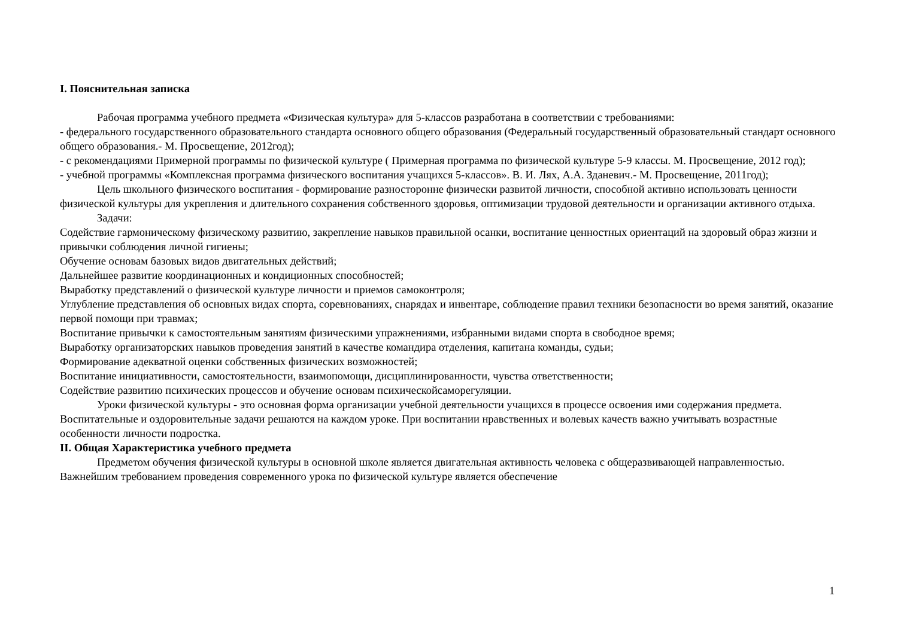I. Пояснительная записка
Рабочая программа учебного предмета «Физическая культура» для 5-классов разработана в соответствии с требованиями:
- федерального государственного образовательного стандарта основного общего образования (Федеральный государственный образовательный стандарт основного общего образования.- М. Просвещение, 2012год);
- с рекомендациями Примерной программы по физической культуре ( Примерная программа по физической культуре 5-9 классы. М. Просвещение, 2012 год);
- учебной программы «Комплексная программа физического воспитания учащихся 5-классов». В. И. Лях, А.А. Зданевич.- М. Просвещение, 2011год);
Цель школьного физического воспитания - формирование разносторонне физически развитой личности, способной активно использовать ценности физической культуры для укрепления и длительного сохранения собственного здоровья, оптимизации трудовой деятельности и организации активного отдыха.
Задачи:
Содействие гармоническому физическому развитию, закрепление навыков правильной осанки, воспитание ценностных ориентаций на здоровый образ жизни и привычки соблюдения личной гигиены;
Обучение основам базовых видов двигательных действий;
Дальнейшее развитие координационных и кондиционных способностей;
Выработку представлений о физической культуре личности и приемов самоконтроля;
Углубление представления об основных видах спорта, соревнованиях, снарядах и инвентаре, соблюдение правил техники безопасности во время занятий, оказание первой помощи при травмах;
Воспитание привычки к самостоятельным занятиям физическими упражнениями, избранными видами спорта в свободное время;
Выработку организаторских навыков проведения занятий в качестве командира отделения, капитана команды, судьи;
Формирование адекватной оценки собственных физических возможностей;
Воспитание инициативности, самостоятельности, взаимопомощи, дисциплинированности, чувства ответственности;
Содействие развитию психических процессов и обучение основам психическойсаморегуляции.
Уроки физической культуры - это основная форма организации учебной деятельности учащихся в процессе освоения ими содержания предмета. Воспитательные и оздоровительные задачи решаются на каждом уроке. При воспитании нравственных и волевых качеств важно учитывать возрастные особенности личности подростка.
II. Общая Характеристика учебного предмета
Предметом обучения физической культуры в основной школе является двигательная активность человека с общеразвивающей направленностью. Важнейшим требованием проведения современного урока по физической культуре является обеспечение
1